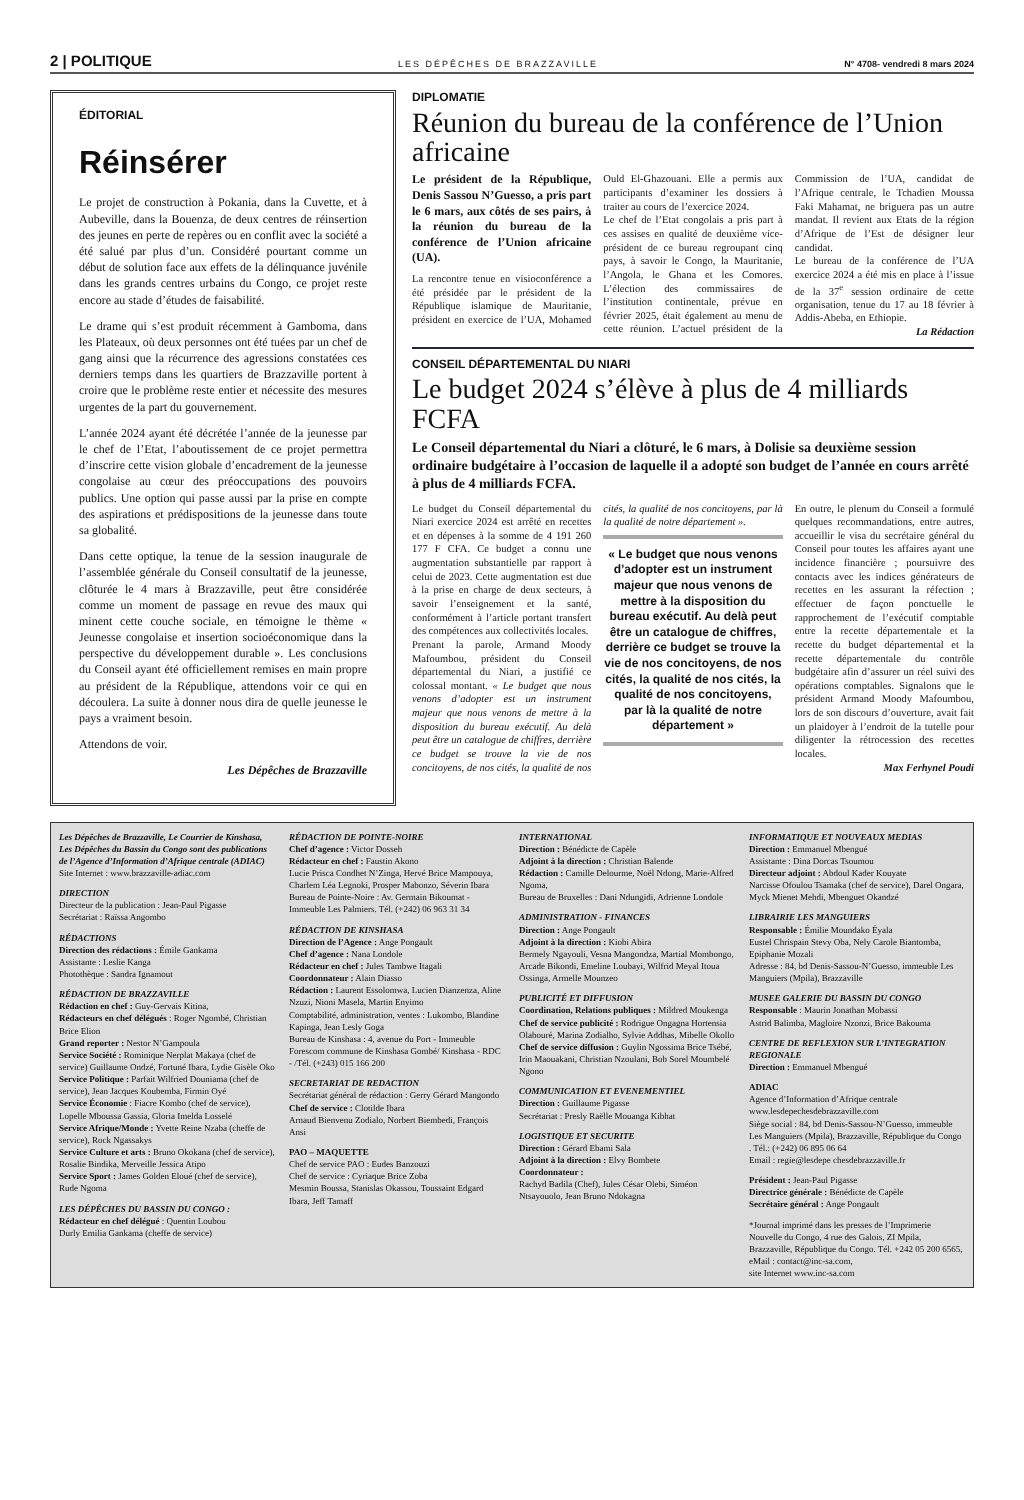2 | POLITIQUE LES DÉPÊCHES DE BRAZZAVILLE N° 4708- vendredi 8 mars 2024
ÉDITORIAL
Réinsérer
Le projet de construction à Pokania, dans la Cuvette, et à Aubeville, dans la Bouenza, de deux centres de réinsertion des jeunes en perte de repères ou en conflit avec la société a été salué par plus d’un. Considéré pourtant comme un début de solution face aux effets de la délinquance juvénile dans les grands centres urbains du Congo, ce projet reste encore au stade d’études de faisabilité.
Le drame qui s’est produit récemment à Gamboma, dans les Plateaux, où deux personnes ont été tuées par un chef de gang ainsi que la récurrence des agressions constatées ces derniers temps dans les quartiers de Brazzaville portent à croire que le problème reste entier et nécessite des mesures urgentes de la part du gouvernement.
L’année 2024 ayant été décrétée l’année de la jeunesse par le chef de l’Etat, l’aboutissement de ce projet permettra d’inscrire cette vision globale d’encadrement de la jeunesse congolaise au cœur des préoccupations des pouvoirs publics. Une option qui passe aussi par la prise en compte des aspirations et prédispositions de la jeunesse dans toute sa globalité.
Dans cette optique, la tenue de la session inaugurale de l’assemblée générale du Conseil consultatif de la jeunesse, clôturée le 4 mars à Brazzaville, peut être considérée comme un moment de passage en revue des maux qui minent cette couche sociale, en témoigne le thème « Jeunesse congolaise et insertion socioéconomique dans la perspective du développement durable ». Les conclusions du Conseil ayant été officiellement remises en main propre au président de la République, attendons voir ce qui en découlera. La suite à donner nous dira de quelle jeunesse le pays a vraiment besoin.
Attendons de voir.
Les Dépêches de Brazzaville
DIPLOMATIE
Réunion du bureau de la conférence de l’Union africaine
Le président de la République, Denis Sassou N’Guesso, a pris part le 6 mars, aux côtés de ses pairs, à la réunion du bureau de la conférence de l’Union africaine (UA).
La rencontre tenue en visioconférence a été présidée par le président de la République islamique de Mauritanie, président en exercice de l’UA, Mohamed Ould El-Ghazouani. Elle a permis aux participants d’examiner les dossiers à traiter au cours de l’exercice 2024.
Le chef de l’Etat congolais a pris part à ces assises en qualité de deuxième vice-président de ce bureau regroupant cinq pays, à savoir le Congo, la Mauritanie, l’Angola, le Ghana et les Comores. L’élection des commissaires de l’institution continentale, prévue en février 2025, était également au menu de cette réunion. L’actuel président de la Commission de l’UA, candidat de l’Afrique centrale, le Tchadien Moussa Faki Mahamat, ne briguera pas un autre mandat. Il revient aux Etats de la région d’Afrique de l’Est de désigner leur candidat.
Le bureau de la conférence de l’UA exercice 2024 a été mis en place à l’issue de la 37<sup>e</sup> session ordinaire de cette organisation, tenue du 17 au 18 février à Addis-Abeba, en Ethiopie.
La Rédaction
CONSEIL DÉPARTEMENTAL DU NIARI
Le budget 2024 s’élève à plus de 4 milliards FCFA
Le Conseil départemental du Niari a clôturé, le 6 mars, à Dolisie sa deuxième session ordinaire budgétaire à l’occasion de laquelle il a adopté son budget de l’année en cours arrêté à plus de 4 milliards FCFA.
Le budget du Conseil départemental du Niari exercice 2024 est arrêté en recettes et en dépenses à la somme de 4 191 260 177 F CFA. Ce budget a connu une augmentation substantielle par rapport à celui de 2023. Cette augmentation est due à la prise en charge de deux secteurs, à savoir l’enseignement et la santé, conformément à l’article portant transfert des compétences aux collectivités locales.
Prenant la parole, Armand Moody Mafoumbou, président du Conseil départemental du Niari, a justifié ce colossal montant. « Le budget que nous venons d’adopter est un instrument majeur que nous venons de mettre à la disposition du bureau exécutif. Au delà peut être un catalogue de chiffres, derrière ce budget se trouve la vie de nos concitoyens, de nos cités, la qualité de nos cités, la qualité de nos concitoyens, par là la qualité de notre département ».
« Le budget que nous venons d’adopter est un instrument majeur que nous venons de mettre à la disposition du bureau exécutif. Au delà peut être un catalogue de chiffres, derrière ce budget se trouve la vie de nos concitoyens, de nos cités, la qualité de nos cités, la qualité de nos concitoyens, par là la qualité de notre département »
En outre, le plenum du Conseil a formulé quelques recommandations, entre autres, accueillir le visa du secrétaire général du Conseil pour toutes les affaires ayant une incidence financière ; poursuivre des contacts avec les indices générateurs de recettes en les assurant la réfection ; effectuer de façon ponctuelle le rapprochement de l’exécutif comptable entre la recette départementale et la recette du budget départemental et la recette départementale du contrôle budgétaire afin d’assurer un réel suivi des opérations comptables. Signalons que le président Armand Moody Mafoumbou, lors de son discours d’ouverture, avait fait un plaidoyer à l’endroit de la tutelle pour diligenter la rétrocession des recettes locales.
Max Ferhynel Poudi
Les Dépêches de Brazzaville, Le Courrier de Kinshasa, Les Dépêches du Bassin du Congo sont des publications de l’Agence d’Information d’Afrique centrale (ADIAC)
Site Internet : www.brazzaville-adiac.com
DIRECTION
Directeur de la publication : Jean-Paul Pigasse
Secrétariat : Raïssa Angombo
RÉDACTIONS
Direction des rédactions : Émile Gankama
Assistante : Leslie Kanga
Photothèque : Sandra Ignamout
RÉDACTION DE BRAZZAVILLE
Rédaction en chef : Guy-Gervais Kitina,
Rédacteurs en chef délégués : Roger Ngombé, Christian Brice Elion
Grand reporter : Nestor N’Gampoula
Service Société : Rominique Nerplat Makaya (chef de service) Guillaume Ondzé, Fortuné Ibara, Lydie Gisèle Oko
Service Politique : Parfait Wilfried Douniama (chef de service), Jean Jacques Koubemba, Firmin Oyé
Service Économie : Fiacre Kombo (chef de service), Lopelle Mboussa Gassia, Gloria Imelda Losselé
Service Afrique/Monde : Yvette Reine Nzaba (cheffe de service), Rock Ngassakys
Service Culture et arts : Bruno Okokana (chef de service), Rosalie Bindika, Merveille Jessica Atipo
Service Sport : James Golden Eloué (chef de service), Rude Ngoma
LES DÉPÊCHES DU BASSIN DU CONGO :
Rédacteur en chef délégué : Quentin Loubou
Durly Emilia Gankama (cheffe de service)
RÉDACTION DE POINTE-NOIRE
Chef d’agence : Victor Dosseh
Rédacteur en chef : Faustin Akono
Lucie Prisca Condhet N’Zinga, Hervé Brice Mampouya, Charlem Léa Legnoki, Prosper Mabonzo, Séverin Ibara
Bureau de Pointe-Noire : Av. Germain Bikoumat - Immeuble Les Palmiers. Tél. (+242) 06 963 31 34
RÉDACTION DE KINSHASA
Direction de l’Agence : Ange Pongault
Chef d’agence : Nana Londole
Rédacteur en chef : Jules Tambwe Itagali
Coordonnateur : Alain Diasso
Rédaction : Laurent Essolomwa, Lucien Dianzenza, Aline Nzuzi, Nioni Masela, Martin Enyimo
Comptabilité, administration, ventes : Lukombo, Blandine Kapinga, Jean Lesly Goga
Bureau de Kinshasa : 4, avenue du Port - Immeuble Forescom commune de Kinshasa Gombé/ Kinshasa - RDC - /Tél. (+243) 015 166 200
SECRETARIAT DE REDACTION
Secrétariat général de rédaction : Gerry Gérard Mangondo
Chef de service : Clotilde Ibara
Arnaud Bienvenu Zodialo, Norbert Biembedi, François Ansi
PAO – MAQUETTE
Chef de service PAO : Eudes Banzouzi
Chef de service : Cyriaque Brice Zoba
Mesmin Boussa, Stanislas Okassou, Toussaint Edgard Ibara, Jeff Tamaff
INTERNATIONAL
Direction : Bénédicte de Capèle
Adjoint à la direction : Christian Balende
Rédaction : Camille Delourme, Noël Ndong, Marie-Alfred Ngoma,
Bureau de Bruxelles : Dani Ndungidi, Adrienne Londole
ADMINISTRATION - FINANCES
Direction : Ange Pongault
Adjoint à la direction : Kiobi Abira
Bermely Ngayouli, Vesna Mangondza, Martial Mombongo, Arcade Bikondi, Emeline Loubayi, Wilfrid Meyal Itoua Ossinga, Armelle Mounzeo
PUBLICITÉ ET DIFFUSION
Coordination, Relations publiques : Mildred Moukenga
Chef de service publicité : Rodrigue Ongagna Hortensia Olabouré, Marina Zodialho, Sylvie Addhas, Mibelle Okollo
Chef de service diffusion : Guylin Ngossima Brice Tsébé, Irin Maouakani, Christian Nzoulani, Bob Sorel Moumbelé Ngono
COMMUNICATION ET EVENEMENTIEL
Direction : Guillaume Pigasse
Secrétariat : Presly Raëlle Mouanga Kibhat
LOGISTIQUE ET SECURITE
Direction : Gérard Ebami Sala
Adjoint à la direction : Elvy Bombete
Coordonnateur :
Rachyd Badila (Chef), Jules César Olebi, Siméon Ntsayouolo, Jean Bruno Ndokagna
INFORMATIQUE ET NOUVEAUX MEDIAS
Direction : Emmanuel Mbengué
Assistante : Dina Dorcas Tsoumou
Directeur adjoint : Abdoul Kader Kouyate
Narcisse Ofoulou Tsamaka (chef de service), Darel Ongara, Myck Mienet Mehdi, Mbenguet Okandzé
LIBRAIRIE LES MANGUIERS
Responsable : Émilie Moundako Éyala
Eustel Chrispain Stevy Oba, Nely Carole Biantomba, Epiphanie Mozali
Adresse : 84, bd Denis-Sassou-N’Guesso, immeuble Les Manguiers (Mpila), Brazzaville
MUSEE GALERIE DU BASSIN DU CONGO
Responsable : Maurin Jonathan Mobassi
Astrid Balimba, Magloire Nzonzi, Brice Bakouma
CENTRE DE REFLEXION SUR L’INTEGRATION REGIONALE
Direction : Emmanuel Mbengué
ADIAC
Agence d’Information d’Afrique centrale
www.lesdepechesdebrazzaville.com
Siège social : 84, bd Denis-Sassou-N’Guesso, immeuble Les Manguiers (Mpila), Brazzaville, République du Congo . Tél.: (+242) 06 895 06 64
Email : regie@lesdepe chesdebrazzaville.fr
Président : Jean-Paul Pigasse
Directrice générale : Bénédicte de Capèle
Secrétaire général : Ange Pongault
*Journal imprimé dans les presses de l’Imprimerie Nouvelle du Congo, 4 rue des Galois, ZI Mpila, Brazzaville, République du Congo. Tél. +242 05 200 6565,
eMail : contact@inc-sa.com,
site Internet www.inc-sa.com